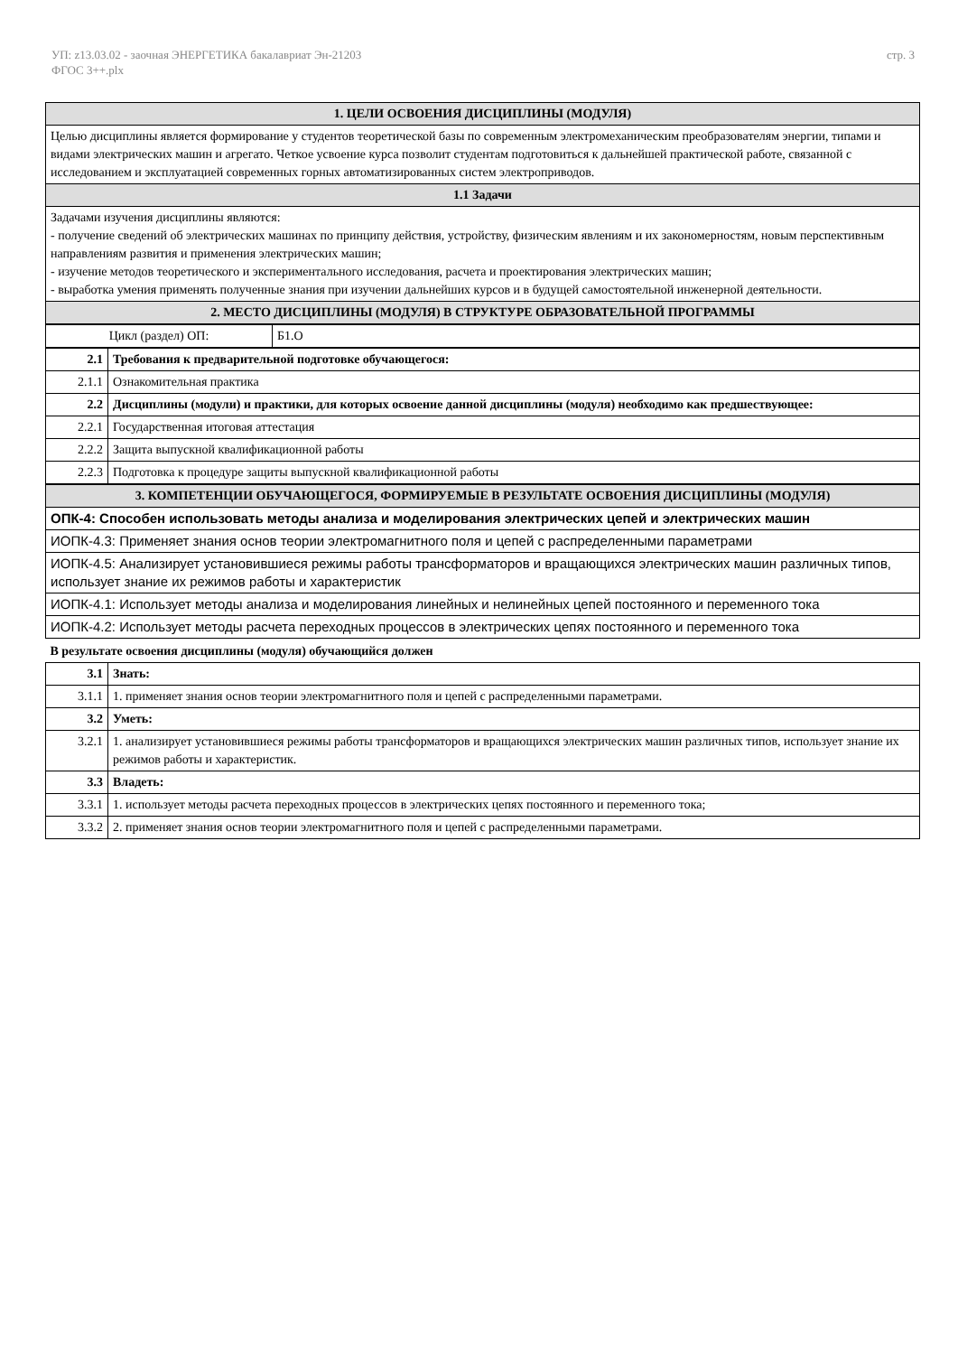УП: z13.03.02 - заочная ЭНЕРГЕТИКА бакалавриат Эн-21203
ФГОС 3++.plx
стр. 3
| 1. ЦЕЛИ ОСВОЕНИЯ ДИСЦИПЛИНЫ (МОДУЛЯ) |
| --- |
| Целью дисциплины является формирование у студентов теоретической базы по современным электромеханическим преобразователям энергии, типами и видами электрических машин и агрегато. Четкое усвоение курса позволит студентам подготовиться к дальнейшей практической работе, связанной с исследованием и эксплуатацией современных горных автоматизированных систем электроприводов. |
| 1.1 Задачи |
| Задачами изучения дисциплины являются: - получение сведений об электрических машинах по принципу действия, устройству, физическим явлениям и их закономерностям, новым перспективным направлениям развития и применения электрических машин; - изучение методов теоретического и экспериментального исследования, расчета и проектирования электрических машин; - выработка умения применять полученные знания при изучении дальнейших курсов и в будущей самостоятельной инженерной деятельности. |
| 2. МЕСТО ДИСЦИПЛИНЫ (МОДУЛЯ) В СТРУКТУРЕ ОБРАЗОВАТЕЛЬНОЙ ПРОГРАММЫ |
| Цикл (раздел) ОП: | Б1.О |
| 2.1 | Требования к предварительной подготовке обучающегося: |
| 2.1.1 | Ознакомительная практика |
| 2.2 | Дисциплины (модули) и практики, для которых освоение данной дисциплины (модуля) необходимо как предшествующее: |
| 2.2.1 | Государственная итоговая аттестация |
| 2.2.2 | Защита выпускной квалификационной работы |
| 2.2.3 | Подготовка к процедуре защиты выпускной квалификационной работы |
| 3. КОМПЕТЕНЦИИ ОБУЧАЮЩЕГОСЯ, ФОРМИРУЕМЫЕ В РЕЗУЛЬТАТЕ ОСВОЕНИЯ ДИСЦИПЛИНЫ (МОДУЛЯ) |
| --- |
| ОПК-4: Способен использовать методы анализа и моделирования электрических цепей и электрических машин |
| ИОПК-4.3: Применяет знания основ теории электромагнитного поля и цепей с распределенными параметрами |
| ИОПК-4.5: Анализирует установившиеся режимы работы трансформаторов и вращающихся электрических машин различных типов, использует знание их режимов работы и характеристик |
| ИОПК-4.1: Использует методы анализа и моделирования линейных и нелинейных цепей постоянного и переменного тока |
| ИОПК-4.2: Использует методы расчета переходных процессов в электрических цепях постоянного и переменного тока |
| В результате освоения дисциплины (модуля) обучающийся должен |
| 3.1 | Знать: |
| 3.1.1 | 1. применяет знания основ теории электромагнитного поля и цепей с распределенными параметрами. |
| 3.2 | Уметь: |
| 3.2.1 | 1. анализирует установившиеся режимы работы трансформаторов и вращающихся электрических машин различных типов, использует знание их режимов работы и характеристик. |
| 3.3 | Владеть: |
| 3.3.1 | 1. использует методы расчета переходных процессов в электрических цепях постоянного и переменного тока; |
| 3.3.2 | 2. применяет знания основ теории электромагнитного поля и цепей с распределенными параметрами. |